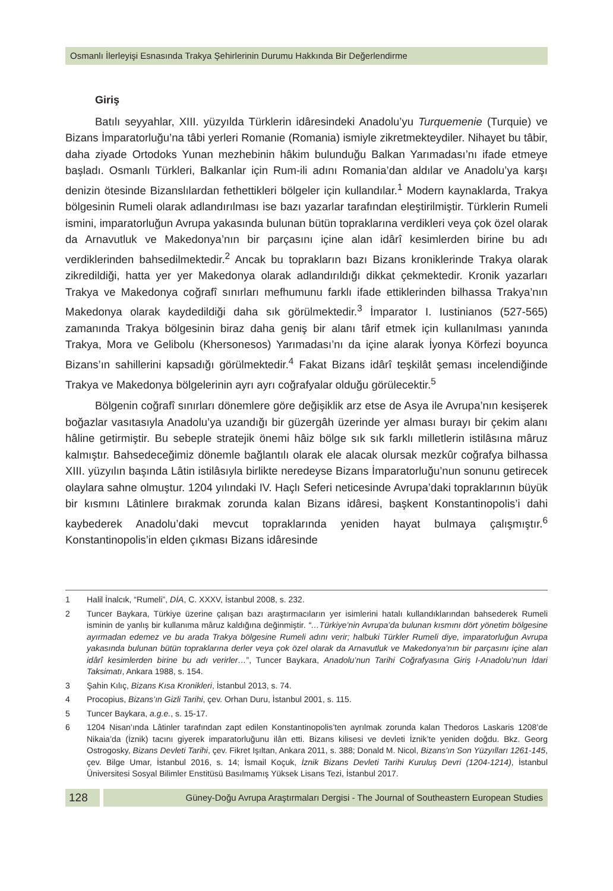Osmanlı İlerleyişi Esnasında Trakya Şehirlerinin Durumu Hakkında Bir Değerlendirme
Giriş
Batılı seyyahlar, XIII. yüzyılda Türklerin idâresindeki Anadolu’yu Turquemenie (Turquie) ve Bizans İmparatorluğu’na tâbi yerleri Romanie (Romania) ismiyle zikretmekteydiler. Nihayet bu tâbir, daha ziyade Ortodoks Yunan mezhebinin hâkim bulunduğu Balkan Yarımadası’nı ifade etmeye başladı. Osmanlı Türkleri, Balkanlar için Rum-ili adını Romania’dan aldılar ve Anadolu’ya karşı denizin ötesinde Bizanslılardan fethettikleri bölgeler için kullandılar.<sup>1</sup> Modern kaynaklarda, Trakya bölgesinin Rumeli olarak adlandırılması ise bazı yazarlar tarafından eleştirilmiştir. Türklerin Rumeli ismini, imparatorluğun Avrupa yakasında bulunan bütün topraklarına verdikleri veya çok özel olarak da Arnavutluk ve Makedonya’nın bir parçasını içine alan idârî kesimlerden birine bu adı verdiklerinden bahsedilmektedir.<sup>2</sup> Ancak bu toprakların bazı Bizans kroniklerinde Trakya olarak zikredildiği, hatta yer yer Makedonya olarak adlandırıldığı dikkat çekmektedir. Kronik yazarları Trakya ve Makedonya coğrafî sınırları mefhumunu farklı ifade ettiklerinden bilhassa Trakya’nın Makedonya olarak kaydedildiği daha sık görülmektedir.<sup>3</sup> İmparator I. Iustinianos (527-565) zamanında Trakya bölgesinin biraz daha geniş bir alanı târif etmek için kullanılması yanında Trakya, Mora ve Gelibolu (Khersonesos) Yarımadası’nı da içine alarak İyonya Körfezi boyunca Bizans’ın sahillerini kapsadığı görülmektedir.<sup>4</sup> Fakat Bizans idârî teşkilât şeması incelendiğinde Trakya ve Makedonya bölgelerinin ayrı ayrı coğrafyalar olduğu görülecektir.<sup>5</sup>
Bölgenin coğrafî sınırları dönemlere göre değişiklik arz etse de Asya ile Avrupa’nın kesişerek boğazlar vasıtasıyla Anadolu’ya uzandığı bir güzergâh üzerinde yer alması burayı bir çekim alanı hâline getirmiştir. Bu sebeple stratejik önemi hâiz bölge sık sık farklı milletlerin istilâsına mâruz kalmıştır. Bahsedeceğimiz dönemle bağlantılı olarak ele alacak olursak mezkûr coğrafya bilhassa XIII. yüzyılın başında Lâtin istilâsıyla birlikte neredeyse Bizans İmparatorluğu’nun sonunu getirecek olaylara sahne olmuştur. 1204 yılındaki IV. Haçlı Seferi neticesinde Avrupa’daki topraklarının büyük bir kısmını Lâtinlere bırakmak zorunda kalan Bizans idâresi, başkent Konstantinopolis’i dahi kaybederek Anadolu’daki mevcut topraklarında yeniden hayat bulmaya çalışmıştır.<sup>6</sup> Konstantinopolis’in elden çıkması Bizans idâresinde
1 Halil İnalcık, “Rumeli”, DİA, C. XXXV, İstanbul 2008, s. 232.
2 Tuncer Baykara, Türkiye üzerine çalışan bazı araştırmacıların yer isimlerini hatalı kullandıklarından bahsederek Rumeli isminin de yanlış bir kullanıma mâruz kaldığına değinmiştir. “…Türkiye’nin Avrupa’da bulunan kısmını dört yönetim bölgesine ayırmadan edemez ve bu arada Trakya bölgesine Rumeli adını verir; halbuki Türkler Rumeli diye, imparatorluğun Avrupa yakasında bulunan bütün topraklarına derler veya çok özel olarak da Arnavutluk ve Makedonya’nın bir parçasını içine alan idârî kesimlerden birine bu adı verirler…”, Tuncer Baykara, Anadolu’nun Tarihi Coğrafyasına Giriş I-Anadolu’nun İdari Taksimatı, Ankara 1988, s. 154.
3 Şahin Kılıç, Bizans Kısa Kronikleri, İstanbul 2013, s. 74.
4 Procopius, Bizans’ın Gizli Tarihi, çev. Orhan Duru, İstanbul 2001, s. 115.
5 Tuncer Baykara, a.g.e., s. 15-17.
6 1204 Nisan’ında Lâtinler tarafından zapt edilen Konstantinopolis’ten ayrılmak zorunda kalan Thedoros Laskaris 1208’de Nikaia’da (İznik) tacını giyerek imparatorluğunu ilân etti. Bizans kilisesi ve devleti İznik’te yeniden doğdu. Bkz. Georg Ostrogosky, Bizans Devleti Tarihi, çev. Fikret Işıltan, Ankara 2011, s. 388; Donald M. Nicol, Bizans’ın Son Yüzyılları 1261-145, çev. Bilge Umar, İstanbul 2016, s. 14; İsmail Koçuk, İznik Bizans Devleti Tarihi Kuruluş Devri (1204-1214), İstanbul Üniversitesi Sosyal Bilimler Enstitüsü Basılmamış Yüksek Lisans Tezi, İstanbul 2017.
128
Güney-Doğu Avrupa Araştırmaları Dergisi - The Journal of Southeastern European Studies